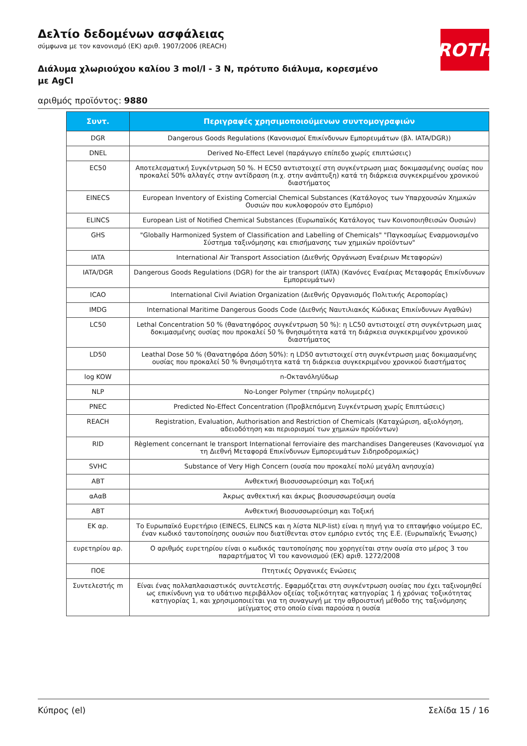ROTH
Δελτίο δεδομένων ασφάλειας
σύμφωνα με τον κανονισμό (ΕΚ) αριθ. 1907/2006 (REACH)
Διάλυμα χλωριούχου καλίου 3 mol/l - 3 N, πρότυπο διάλυμα, κορεσμένο με AgCl
αριθμός προϊόντος: 9880
| Συντ. | Περιγραφές χρησιμοποιούμενων συντομογραφιών |
| --- | --- |
| DGR | Dangerous Goods Regulations (Κανονισμοί Επικίνδυνων Εμπορευμάτων (βλ. IATA/DGR)) |
| DNEL | Derived No-Effect Level (παράγωγο επίπεδο χωρίς επιπτώσεις) |
| EC50 | Αποτελεσματική Συγκέντρωση 50 %. Η EC50 αντιστοιχεί στη συγκέντρωση μιας δοκιμασμένης ουσίας που προκαλεί 50% αλλαγές στην αντίδραση (π.χ. στην ανάπτυξη) κατά τη διάρκεια συγκεκριμένου χρονικού διαστήματος |
| EINECS | European Inventory of Existing Comercial Chemical Substances (Κατάλογος των Υπαρχουσών Χημικών Ουσιών που κυκλοφορούν στο Εμπόριο) |
| ELINCS | European List of Notified Chemical Substances (Ευρωπαϊκός Κατάλογος των Κοινοποιηθεισών Ουσιών) |
| GHS | "Globally Harmonized System of Classification and Labelling of Chemicals" "Παγκοσμίως Εναρμονισμένο Σύστημα ταξινόμησης και επισήμανσης των χημικών προϊόντων" |
| IATA | International Air Transport Association (Διεθνής Οργάνωση Εναέριων Μεταφορών) |
| IATA/DGR | Dangerous Goods Regulations (DGR) for the air transport (IATA) (Κανόνες Εναέριας Μεταφοράς Επικίνδυνων Εμπορευμάτων) |
| ICAO | International Civil Aviation Organization (Διεθνής Οργανισμός Πολιτικής Αεροπορίας) |
| IMDG | International Maritime Dangerous Goods Code (Διεθνής Ναυτιλιακός Κώδικας Επικίνδυνων Αγαθών) |
| LC50 | Lethal Concentration 50 % (θανατηφόρος συγκέντρωση 50 %): η LC50 αντιστοιχεί στη συγκέντρωση μιας δοκιμασμένης ουσίας που προκαλεί 50 % θνησιμότητα κατά τη διάρκεια συγκεκριμένου χρονικού διαστήματος |
| LD50 | Leathal Dose 50 % (Θανατηφόρα Δόση 50%): η LD50 αντιστοιχεί στη συγκέντρωση μιας δοκιμασμένης ουσίας που προκαλεί 50 % θνησιμότητα κατά τη διάρκεια συγκεκριμένου χρονικού διαστήματος |
| log KOW | n-Οκτανόλη/ύδωρ |
| NLP | No-Longer Polymer (τπρώην πολυμερές) |
| PNEC | Predicted No-Effect Concentration (Προβλεπόμενη Συγκέντρωση χωρίς Επιπτώσεις) |
| REACH | Registration, Evaluation, Authorisation and Restriction of Chemicals (Καταχώριση, αξιολόγηση, αδειοδότηση και περιορισμοί των χημικών προϊόντων) |
| RID | Règlement concernant le transport International ferroviaire des marchandises Dangereuses (Κανονισμοί για τη Διεθνή Μεταφορά Επικίνδυνων Εμπορευμάτων Σιδηροδρομικώς) |
| SVHC | Substance of Very High Concern (ουσία που προκαλεί πολύ μεγάλη ανησυχία) |
| ΑΒΤ | Ανθεκτική Βιοσυσσωρεύσιμη και Τοξική |
| αΑαΒ | Άκρως ανθεκτική και άκρως βιοσυσσωρεύσιμη ουσία |
| ΑΒΤ | Ανθεκτική Βιοσυσσωρεύσιμη και Τοξική |
| ΕΚ αρ. | Το Ευρωπαϊκό Ευρετήριο (EINECS, ELINCS και η λίστα NLP-list) είναι η πηγή για το επταψήφιο νούμερο EC, έναν κωδικό ταυτοποίησης ουσιών που διατίθενται στον εμπόριο εντός της Ε.Ε. (Ευρωπαϊκής Ένωσης) |
| ευρετηρίου αρ. | Ο αριθμός ευρετηρίου είναι ο κωδικός ταυτοποίησης που χορηγείται στην ουσία στο μέρος 3 του παραρτήματος VI του κανονισμού (ΕΚ) αριθ. 1272/2008 |
| ΠΟΕ | Πτητικές Οργανικές Ενώσεις |
| Συντελεστής m | Είναι ένας πολλαπλασιαστικός συντελεστής. Εφαρμόζεται στη συγκέντρωση ουσίας που έχει ταξινομηθεί ως επικίνδυνη για το υδάτινο περιβάλλον οξείας τοξικότητας κατηγορίας 1 ή χρόνιας τοξικότητας κατηγορίας 1, και χρησιμοποιείται για τη συναγωγή με την αθροιστική μέθοδο της ταξινόμησης μείγματος στο οποίο είναι παρούσα η ουσία |
Κύπρος (el) Σελίδα 15 / 16